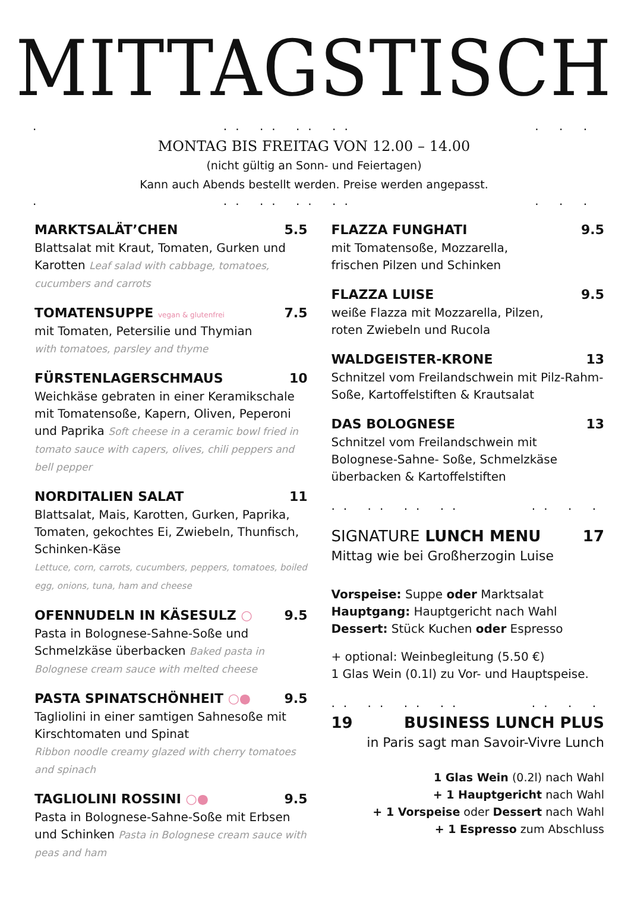MITTAGSTISCH
... .. .. ... . .
MONTAG BIS FREITAG VON 12.00 – 14.00
(nicht gültig an Sonn- und Feiertagen)
Kann auch Abends bestellt werden. Preise werden angepasst.
... .. .. ... . .
MARKTSALÄT’CHEN 5.5
Blattsalat mit Kraut, Tomaten, Gurken und Karotten Leaf salad with cabbage, tomatoes, cucumbers and carrots
TOMATENSUPPE vegan & glutenfrei 7.5
mit Tomaten, Petersilie und Thymian
with tomatoes, parsley and thyme
FÜRSTENLAGERSCHMAUS 10
Weichkäse gebraten in einer Keramikschale mit Tomatensoße, Kapern, Oliven, Peperoni und Paprika Soft cheese in a ceramic bowl fried in tomato sauce with capers, olives, chili peppers and bell pepper
NORDITALIEN SALAT 11
Blattsalat, Mais, Karotten, Gurken, Paprika, Tomaten, gekochtes Ei, Zwiebeln, Thunfisch, Schinken-Käse
Lettuce, corn, carrots, cucumbers, peppers, tomatoes, boiled egg, onions, tuna, ham and cheese
OFENNUDELN IN KÄSESULZ ○ 9.5
Pasta in Bolognese-Sahne-Soße und Schmelzkäse überbacken Baked pasta in Bolognese cream sauce with melted cheese
PASTA SPINATSCHÖNHEIT ○● 9.5
Tagliolini in einer samtigen Sahnesoße mit Kirschtomaten und Spinat
Ribbon noodle creamy glazed with cherry tomatoes and spinach
TAGLIOLINI ROSSINI ○● 9.5
Pasta in Bolognese-Sahne-Soße mit Erbsen und Schinken Pasta in Bolognese cream sauce with peas and ham
FLAZZA FUNGHATI 9.5
mit Tomatensoße, Mozzarella,
frischen Pilzen und Schinken
FLAZZA LUISE 9.5
weiße Flazza mit Mozzarella, Pilzen,
roten Zwiebeln und Rucola
WALDGEISTER-KRONE 13
Schnitzel vom Freilandschwein mit Pilz-Rahm-Soße, Kartoffelstiften & Krautsalat
DAS BOLOGNESE 13
Schnitzel vom Freilandschwein mit Bolognese-Sahne- Soße, Schmelzkäse überbacken & Kartoffelstiften
.. .. .. .... . .
SIGNATURE LUNCH MENU 17
Mittag wie bei Großherzogin Luise
Vorspeise: Suppe oder Marktsalat
Hauptgang: Hauptgericht nach Wahl
Dessert: Stück Kuchen oder Espresso
+ optional: Weinbegleitung (5.50 €)
1 Glas Wein (0.1l) zu Vor- und Hauptspeise.
.. .. .. .... . .
19 BUSINESS LUNCH PLUS
in Paris sagt man Savoir-Vivre Lunch
1 Glas Wein (0.2l) nach Wahl
+ 1 Hauptgericht nach Wahl
+ 1 Vorspeise oder Dessert nach Wahl
+ 1 Espresso zum Abschluss